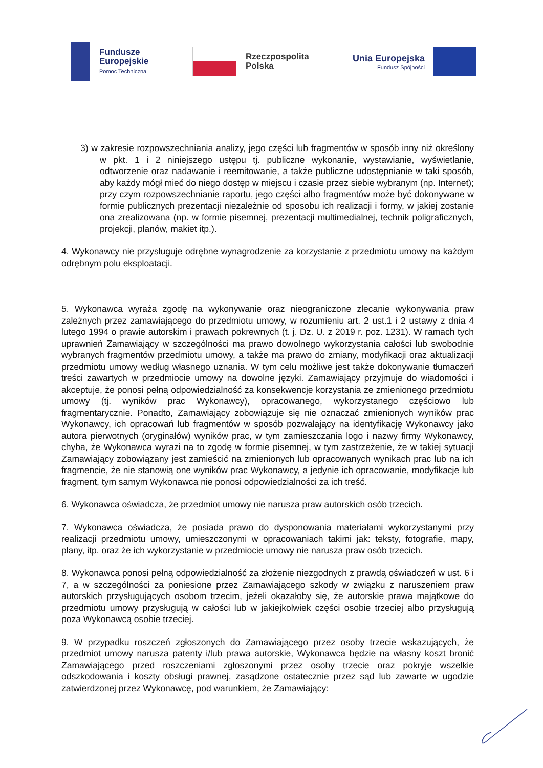Fundusze
Europejskie
Pomoc Techniczna
Rzeczpospolita
Polska
Unia Europejska
Fundusz Spójności
3) w zakresie rozpowszechniania analizy, jego części lub fragmentów w sposób inny niż określony w pkt. 1 i 2 niniejszego ustępu tj. publiczne wykonanie, wystawianie, wyświetlanie, odtworzenie oraz nadawanie i reemitowanie, a także publiczne udostępnianie w taki sposób, aby każdy mógł mieć do niego dostęp w miejscu i czasie przez siebie wybranym (np. Internet); przy czym rozpowszechnianie raportu, jego części albo fragmentów może być dokonywane w formie publicznych prezentacji niezależnie od sposobu ich realizacji i formy, w jakiej zostanie ona zrealizowana (np. w formie pisemnej, prezentacji multimedialnej, technik poligraficznych, projekcji, planów, makiet itp.).
4. Wykonawcy nie przysługuje odrębne wynagrodzenie za korzystanie z przedmiotu umowy na każdym odrębnym polu eksploatacji.
5. Wykonawca wyraża zgodę na wykonywanie oraz nieograniczone zlecanie wykonywania praw zależnych przez zamawiającego do przedmiotu umowy, w rozumieniu art. 2 ust.1 i 2 ustawy z dnia 4 lutego 1994 o prawie autorskim i prawach pokrewnych (t. j. Dz. U. z 2019 r. poz. 1231). W ramach tych uprawnień Zamawiający w szczególności ma prawo dowolnego wykorzystania całości lub swobodnie wybranych fragmentów przedmiotu umowy, a także ma prawo do zmiany, modyfikacji oraz aktualizacji przedmiotu umowy według własnego uznania. W tym celu możliwe jest także dokonywanie tłumaczeń treści zawartych w przedmiocie umowy na dowolne języki. Zamawiający przyjmuje do wiadomości i akceptuje, że ponosi pełną odpowiedzialność za konsekwencje korzystania ze zmienionego przedmiotu umowy (tj. wyników prac Wykonawcy), opracowanego, wykorzystanego częściowo lub fragmentarycznie. Ponadto, Zamawiający zobowiązuje się nie oznaczać zmienionych wyników prac Wykonawcy, ich opracowań lub fragmentów w sposób pozwalający na identyfikację Wykonawcy jako autora pierwotnych (oryginałów) wyników prac, w tym zamieszczania logo i nazwy firmy Wykonawcy, chyba, że Wykonawca wyrazi na to zgodę w formie pisemnej, w tym zastrzeżenie, że w takiej sytuacji Zamawiający zobowiązany jest zamieścić na zmienionych lub opracowanych wynikach prac lub na ich fragmencie, że nie stanowią one wyników prac Wykonawcy, a jedynie ich opracowanie, modyfikacje lub fragment, tym samym Wykonawca nie ponosi odpowiedzialności za ich treść.
6. Wykonawca oświadcza, że przedmiot umowy nie narusza praw autorskich osób trzecich.
7. Wykonawca oświadcza, że posiada prawo do dysponowania materiałami wykorzystanymi przy realizacji przedmiotu umowy, umieszczonymi w opracowaniach takimi jak: teksty, fotografie, mapy, plany, itp. oraz że ich wykorzystanie w przedmiocie umowy nie narusza praw osób trzecich.
8. Wykonawca ponosi pełną odpowiedzialność za złożenie niezgodnych z prawdą oświadczeń w ust. 6 i 7, a w szczególności za poniesione przez Zamawiającego szkody w związku z naruszeniem praw autorskich przysługujących osobom trzecim, jeżeli okazałoby się, że autorskie prawa majątkowe do przedmiotu umowy przysługują w całości lub w jakiejkolwiek części osobie trzeciej albo przysługują poza Wykonawcą osobie trzeciej.
9. W przypadku roszczeń zgłoszonych do Zamawiającego przez osoby trzecie wskazujących, że przedmiot umowy narusza patenty i/lub prawa autorskie, Wykonawca będzie na własny koszt bronić Zamawiającego przed roszczeniami zgłoszonymi przez osoby trzecie oraz pokryje wszelkie odszkodowania i koszty obsługi prawnej, zasądzone ostatecznie przez sąd lub zawarte w ugodzie zatwierdzonej przez Wykonawcę, pod warunkiem, że Zamawiający: